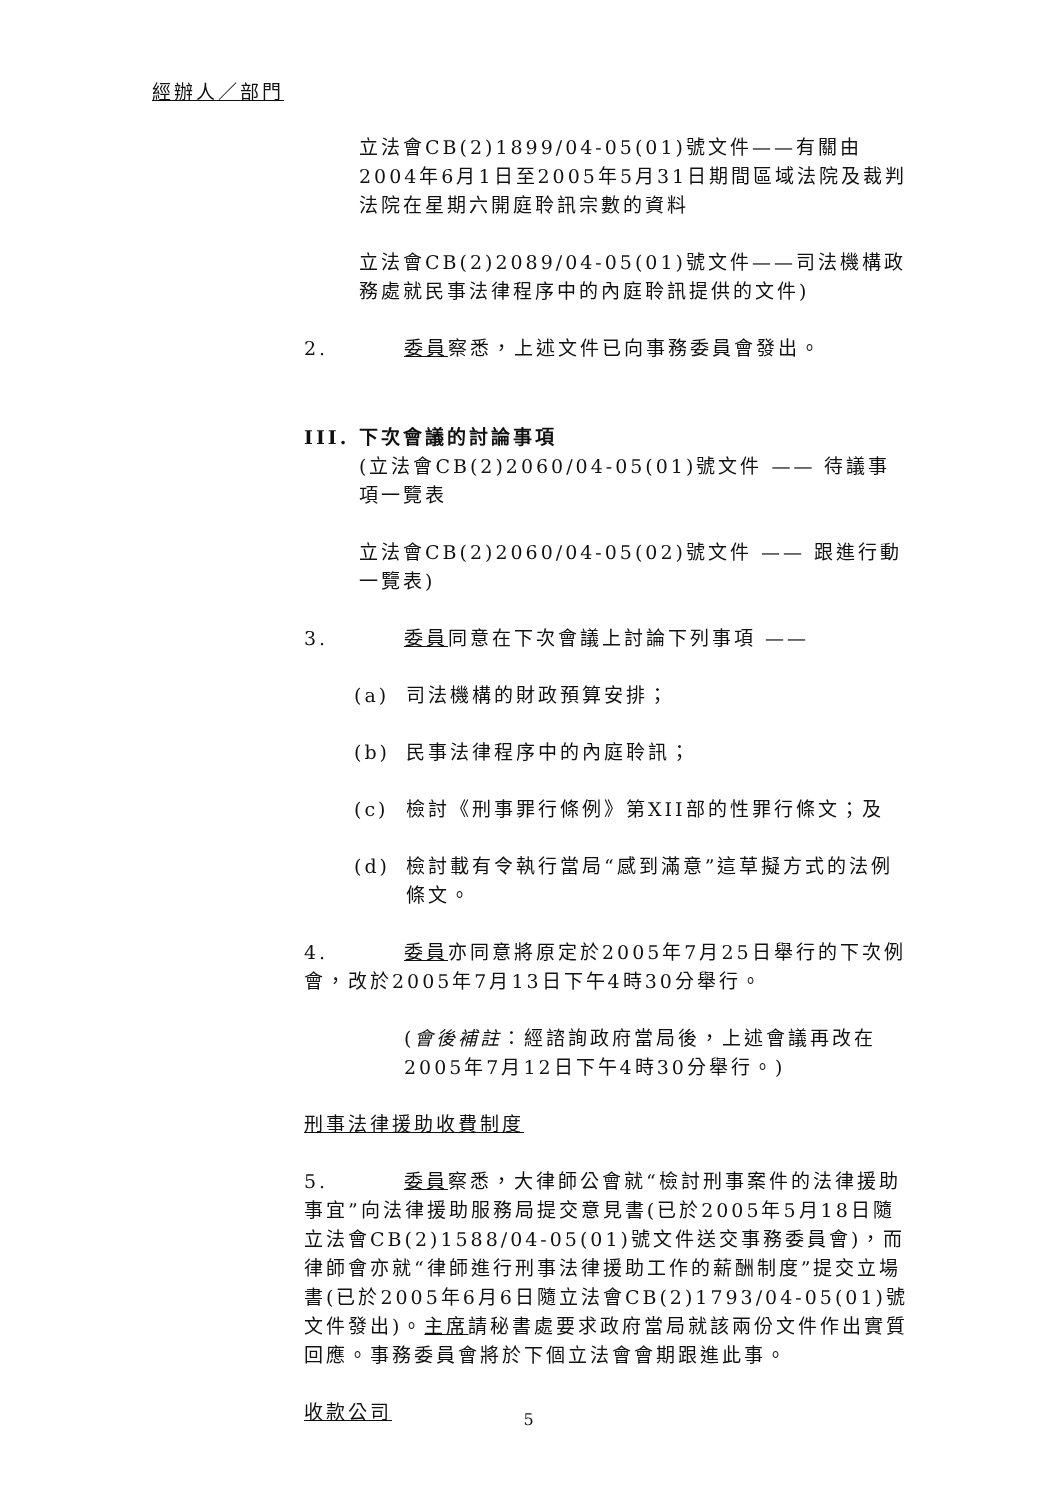經辦人／部門
立法會CB(2)1899/04-05(01)號文件——有關由2004年6月1日至2005年5月31日期間區域法院及裁判法院在星期六開庭聆訊宗數的資料
立法會CB(2)2089/04-05(01)號文件——司法機構政務處就民事法律程序中的內庭聆訊提供的文件)
2. 委員察悉，上述文件已向事務委員會發出。
III. 下次會議的討論事項
(立法會CB(2)2060/04-05(01)號文件 —— 待議事項一覽表
立法會CB(2)2060/04-05(02)號文件 —— 跟進行動一覽表)
3. 委員同意在下次會議上討論下列事項 ——
(a) 司法機構的財政預算安排；
(b) 民事法律程序中的內庭聆訊；
(c) 檢討《刑事罪行條例》第XII部的性罪行條文；及
(d) 檢討載有令執行當局“感到滿意”這草擬方式的法例條文。
4. 委員亦同意將原定於2005年7月25日舉行的下次例會，改於2005年7月13日下午4時30分舉行。
(會後補註：經諮詢政府當局後，上述會議再改在2005年7月12日下午4時30分舉行。)
刑事法律援助收費制度
5. 委員察悉，大律師公會就“檢討刑事案件的法律援助事宜”向法律援助服務局提交意見書(已於2005年5月18日隨立法會CB(2)1588/04-05(01)號文件送交事務委員會)，而律師會亦就“律師進行刑事法律援助工作的薪酬制度”提交立場書(已於2005年6月6日隨立法會CB(2)1793/04-05(01)號文件發出)。主席請秘書處要求政府當局就該兩份文件作出實質回應。事務委員會將於下個立法會會期跟進此事。
收款公司
5